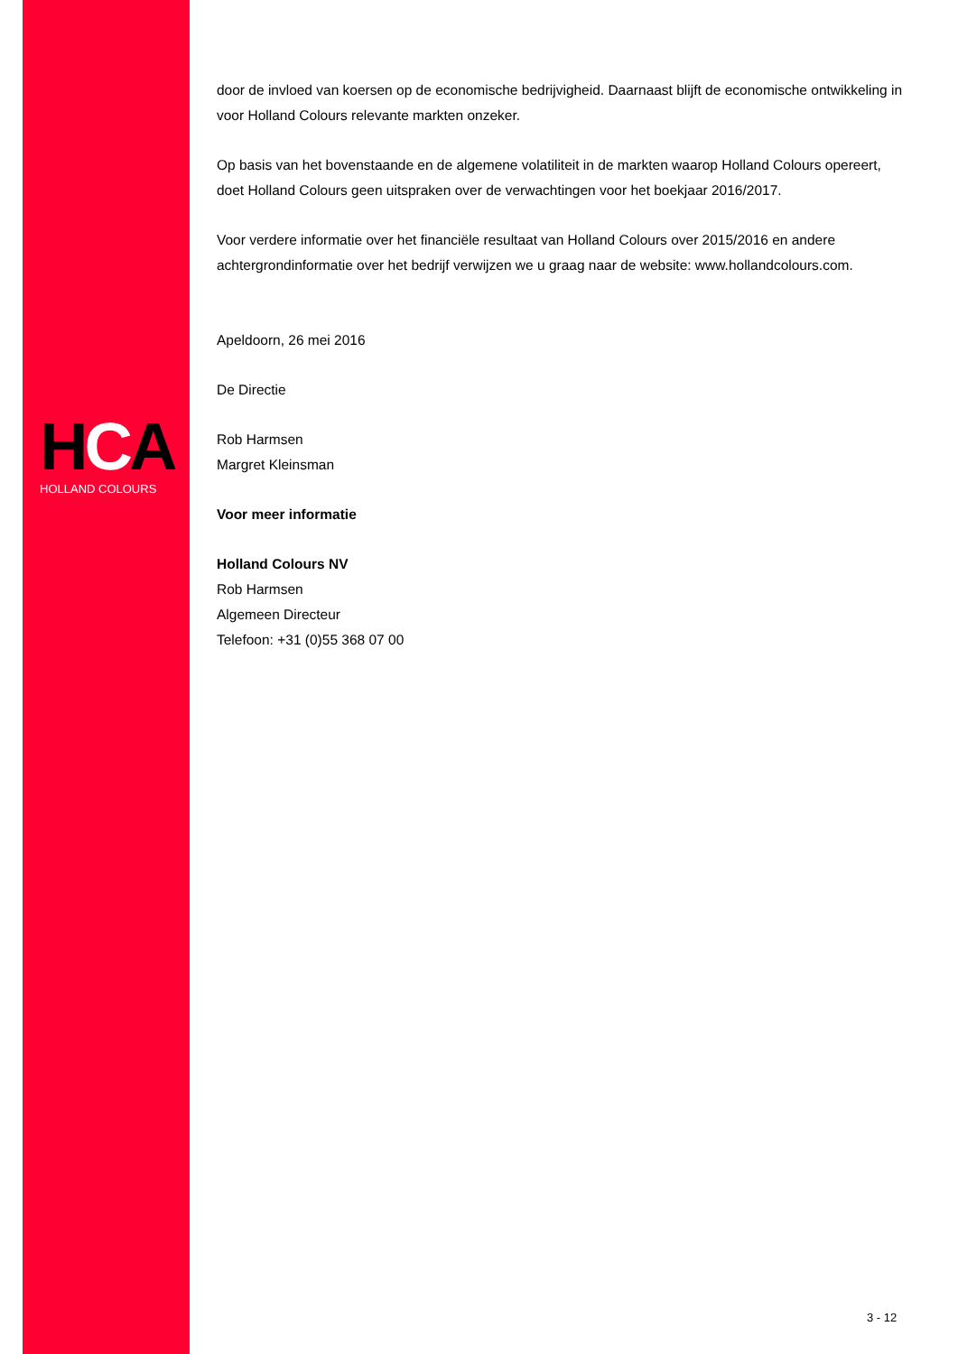HCA
HOLLAND COLOURS
door de invloed van koersen op de economische bedrijvigheid. Daarnaast blijft de economische ontwikkeling in voor Holland Colours relevante markten onzeker.
Op basis van het bovenstaande en de algemene volatiliteit in de markten waarop Holland Colours opereert, doet Holland Colours geen uitspraken over de verwachtingen voor het boekjaar 2016/2017.
Voor verdere informatie over het financiële resultaat van Holland Colours over 2015/2016 en andere achtergrondinformatie over het bedrijf verwijzen we u graag naar de website: www.hollandcolours.com.
Apeldoorn, 26 mei 2016
De Directie
Rob Harmsen
Margret Kleinsman
Voor meer informatie
Holland Colours NV
Rob Harmsen
Algemeen Directeur
Telefoon: +31 (0)55 368 07 00
3 - 12